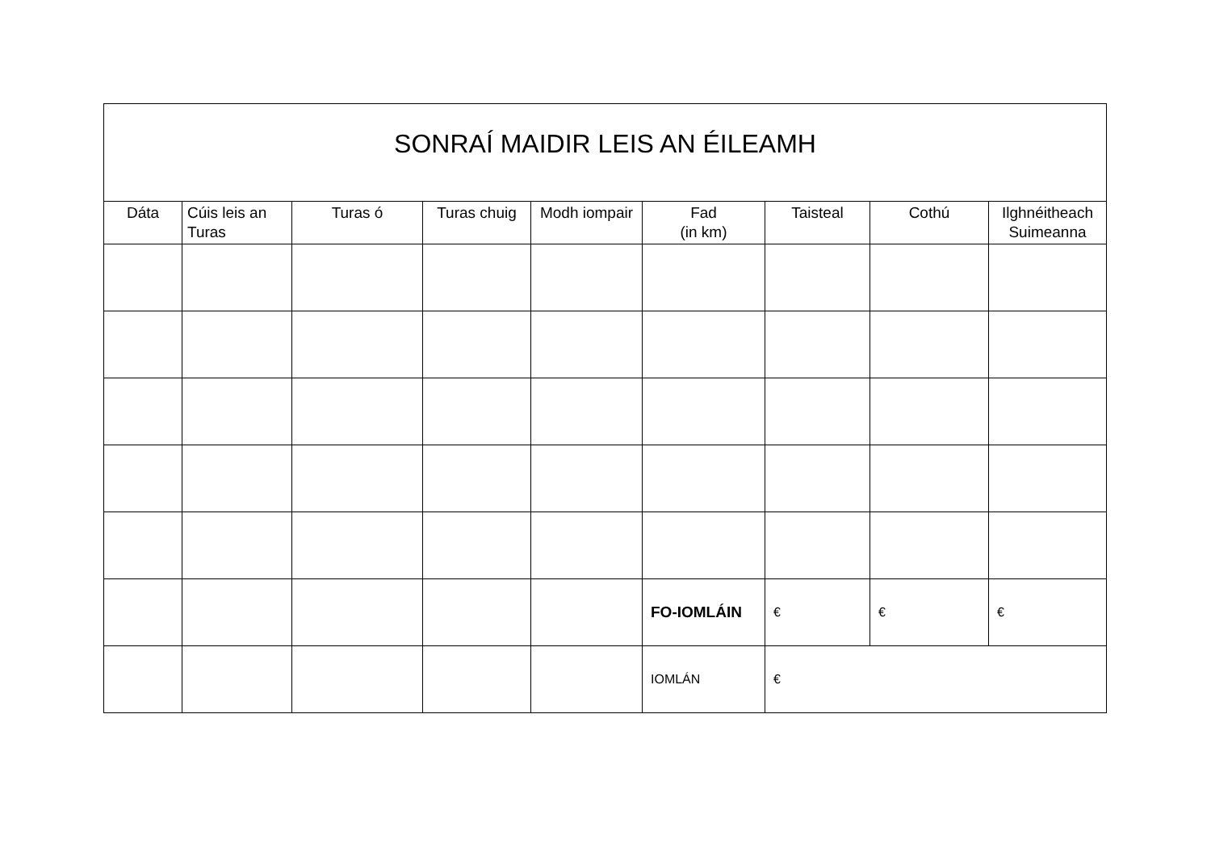| SONRAÍ MAIDIR LEIS AN ÉILEAMH | | | | | | | | |
| Dáta | Cúis leis an Turas | Turas ó | Turas chuig | Modh iompair | Fad (in km) | Taisteal | Cothú | Ilghnéitheach Suimeanna |
| | | | | | FO-IOMLÁIN | € | € | € |
| | | | | | IOMLÁN | € | | |